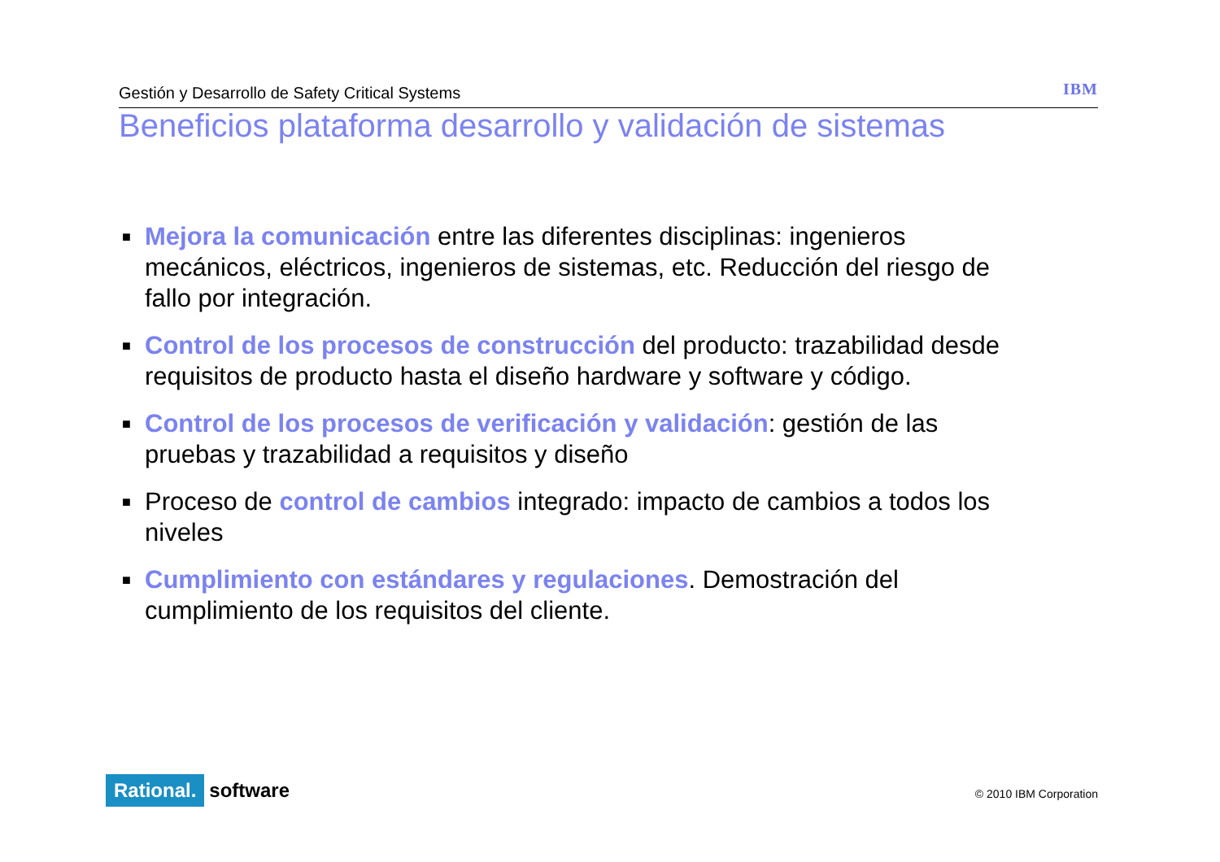Gestión y Desarrollo de Safety Critical Systems IBM
Beneficios plataforma desarrollo y validación de sistemas
■ Mejora la comunicación entre las diferentes disciplinas: ingenieros mecánicos, eléctricos, ingenieros de sistemas, etc. Reducción del riesgo de fallo por integración.
■ Control de los procesos de construcción del producto: trazabilidad desde requisitos de producto hasta el diseño hardware y software y código.
■ Control de los procesos de verificación y validación: gestión de las pruebas y trazabilidad a requisitos y diseño
■ Proceso de control de cambios integrado: impacto de cambios a todos los niveles
■ Cumplimiento con estándares y regulaciones. Demostración del cumplimiento de los requisitos del cliente.
Rational. software
© 2010 IBM Corporation